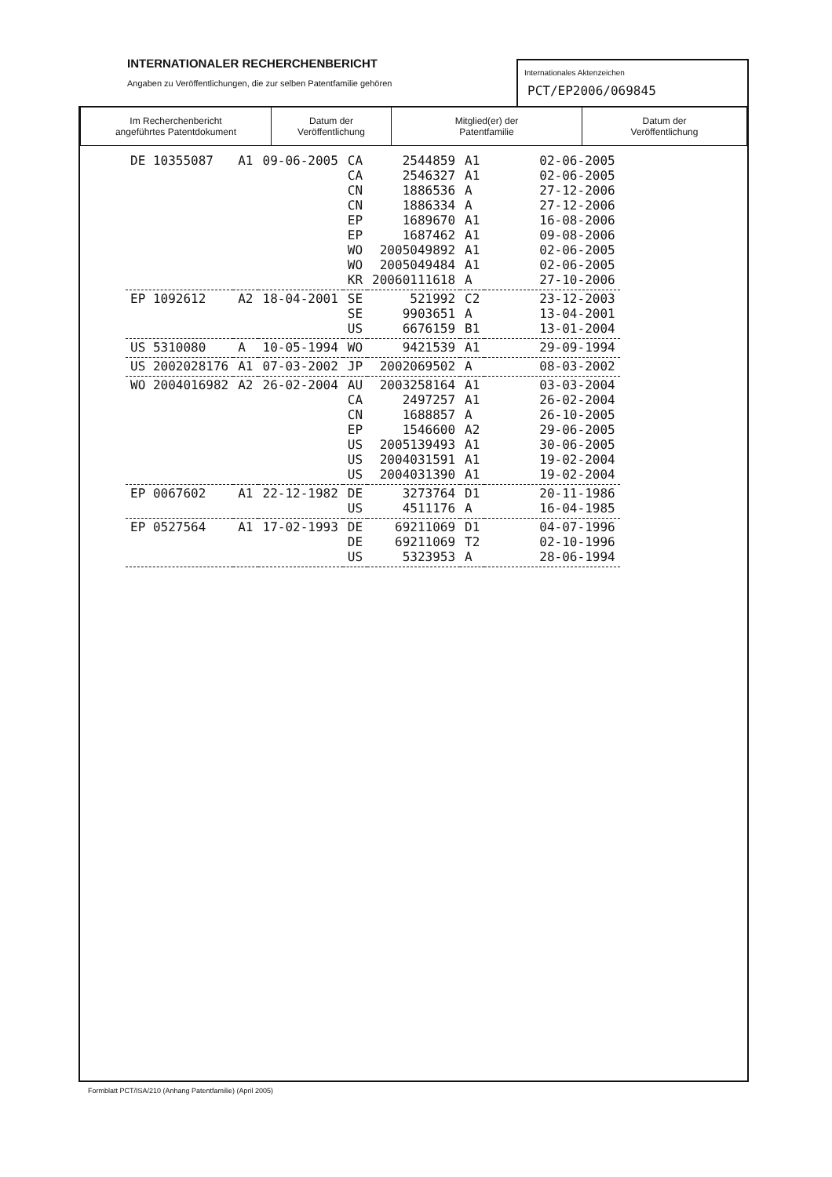INTERNATIONALER RECHERCHENBERICHT
Angaben zu Veröffentlichungen, die zur selben Patentfamilie gehören
Internationales Aktenzeichen
PCT/EP2006/069845
| Im Recherchenbericht angeführtes Patentdokument | Datum der Veröffentlichung | Mitglied(er) der Patentfamilie | Datum der Veröffentlichung |
| --- | --- | --- | --- |
| DE 10355087 | A1 | 09-06-2005 | CA CA CN CN EP EP WO WO KR | 2544859 2546327 1886536 1886334 1689670 1687462 2005049892 2005049484 20060111618 | A1 A1 A A A1 A1 A1 A1 A | 02-06-2005 02-06-2005 27-12-2006 27-12-2006 16-08-2006 09-08-2006 02-06-2005 02-06-2005 27-10-2006 |
| EP 1092612 | A2 | 18-04-2001 | SE SE US | 521992 9903651 6676159 | C2 A B1 | 23-12-2003 13-04-2001 13-01-2004 |
| US 5310080 | A | 10-05-1994 | WO | 9421539 | A1 | 29-09-1994 |
| US 2002028176 | A1 | 07-03-2002 | JP | 2002069502 | A | 08-03-2002 |
| WO 2004016982 | A2 | 26-02-2004 | AU CA CN EP US US US | 2003258164 2497257 1688857 1546600 2005139493 2004031591 2004031390 | A1 A1 A A2 A1 A1 A1 | 03-03-2004 26-02-2004 26-10-2005 29-06-2005 30-06-2005 19-02-2004 19-02-2004 |
| EP 0067602 | A1 | 22-12-1982 | DE US | 3273764 4511176 | D1 A | 20-11-1986 16-04-1985 |
| EP 0527564 | A1 | 17-02-1993 | DE DE US | 69211069 69211069 5323953 | D1 T2 A | 04-07-1996 02-10-1996 28-06-1994 |
Formblatt PCT/ISA/210 (Anhang Patentfamilie) (April 2005)